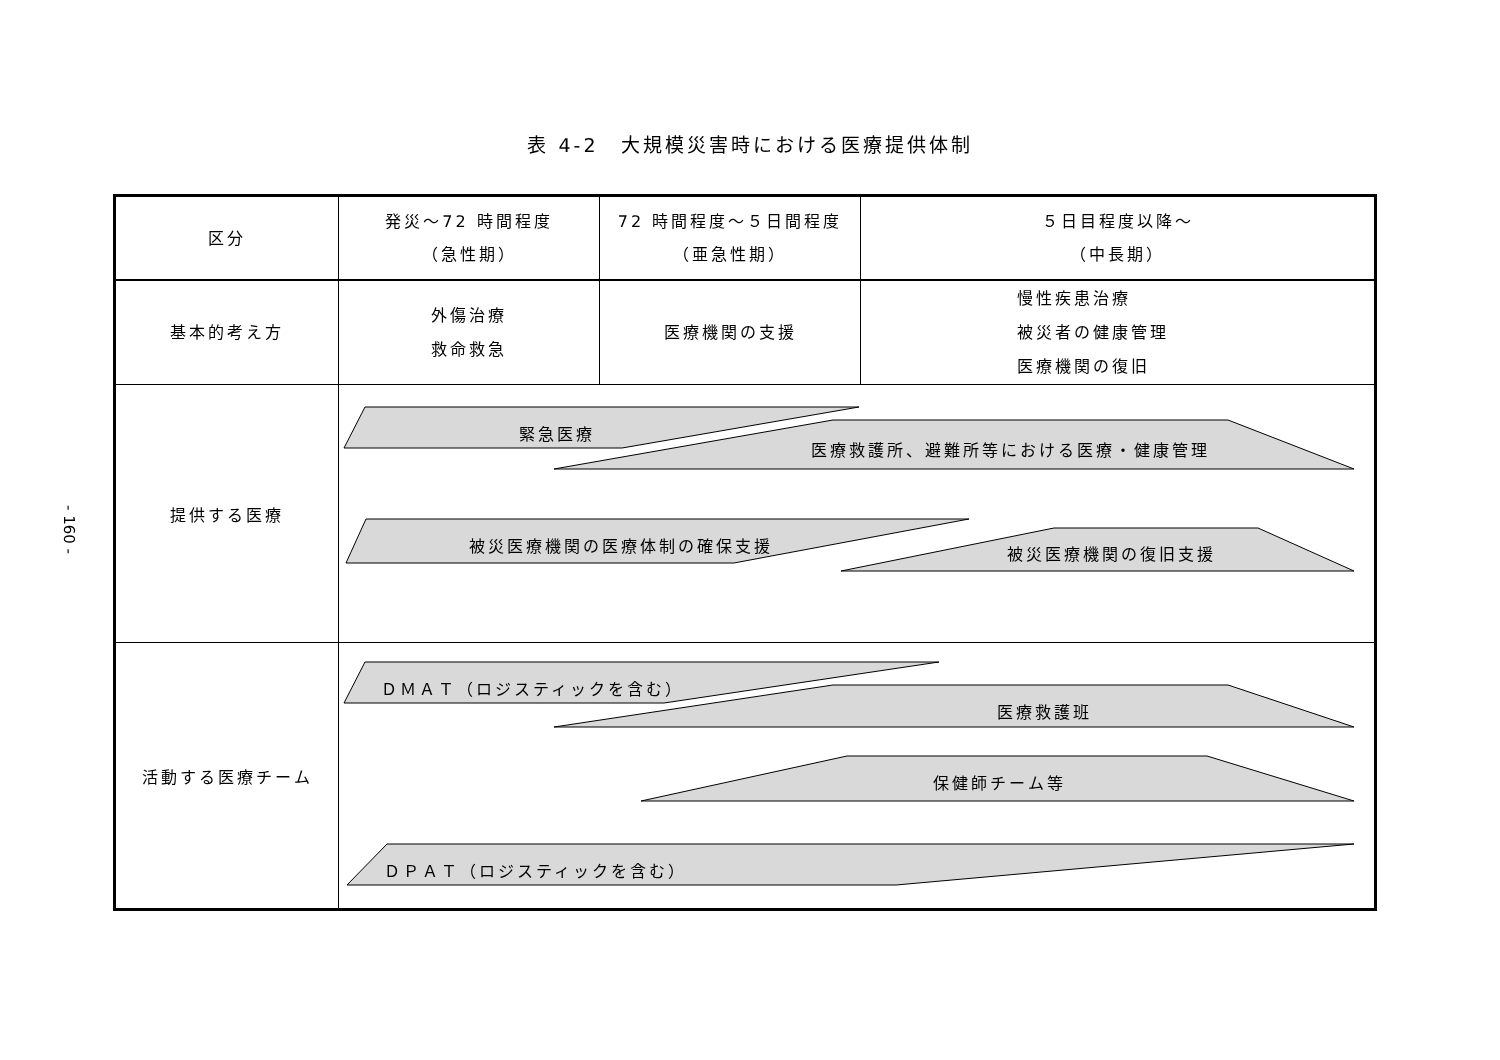表 4-2　大規模災害時における医療提供体制
- 160 -
| 区分 | 発災～72 時間程度 （急性期） | 72 時間程度～５日間程度 （亜急性期） | ５日目程度以降～ （中長期） |
| 基本的考え方 | 外傷治療 救命救急 | 医療機関の支援 | 慢性疾患治療 被災者の健康管理 医療機関の復旧 |
| 提供する医療 | 緊急医療 医療救護所、避難所等における医療・健康管理 被災医療機関の医療体制の確保支援 被災医療機関の復旧支援 | | |
| 活動する医療チーム | ＤＭＡＴ（ロジスティックを含む） 医療救護班 保健師チーム等 ＤＰＡＴ（ロジスティックを含む） | | |